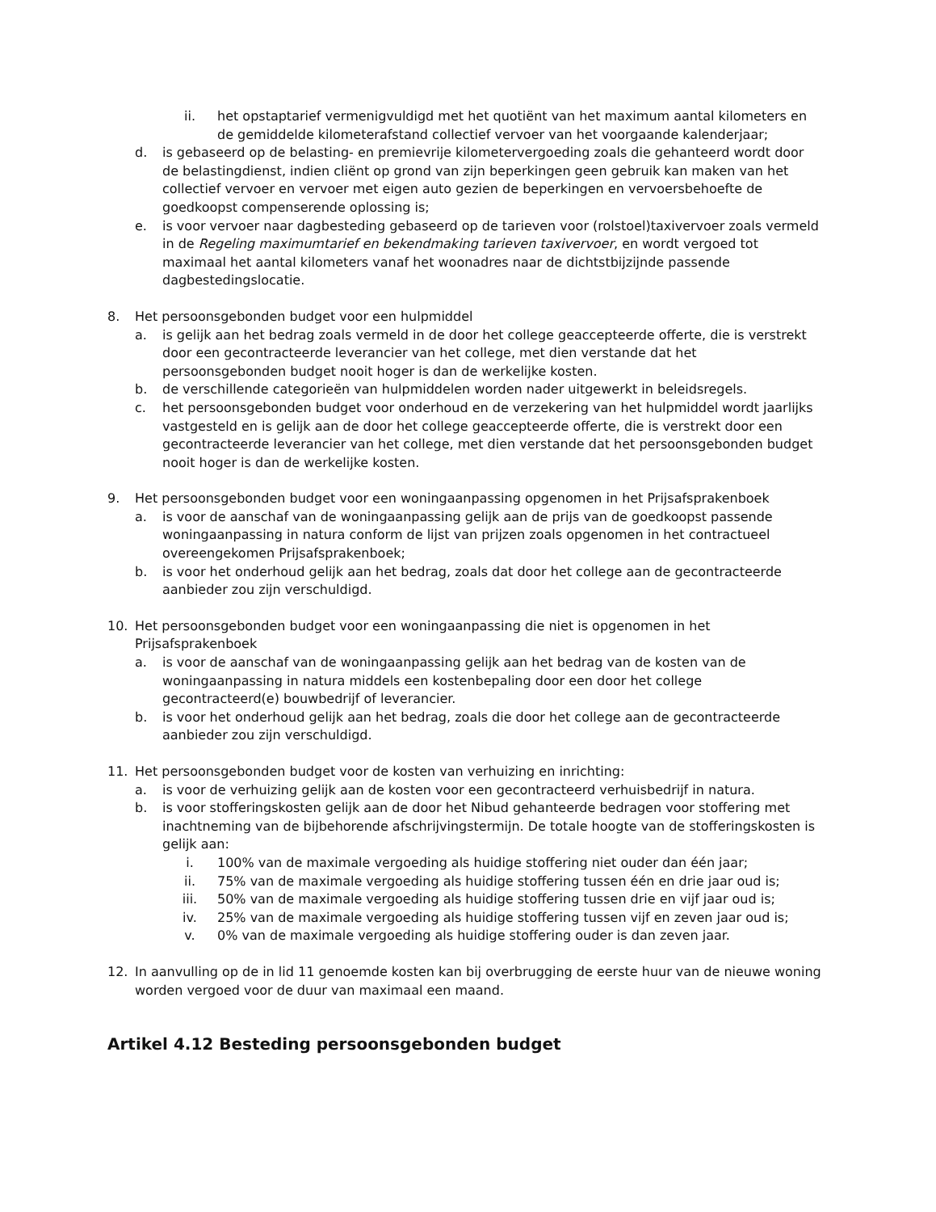ii. het opstaptarief vermenigvuldigd met het quotiënt van het maximum aantal kilometers en de gemiddelde kilometerafstand collectief vervoer van het voorgaande kalenderjaar;
d. is gebaseerd op de belasting- en premievrije kilometervergoeding zoals die gehanteerd wordt door de belastingdienst, indien cliënt op grond van zijn beperkingen geen gebruik kan maken van het collectief vervoer en vervoer met eigen auto gezien de beperkingen en vervoersbehoefte de goedkoopst compenserende oplossing is;
e. is voor vervoer naar dagbesteding gebaseerd op de tarieven voor (rolstoel)taxivervoer zoals vermeld in de Regeling maximumtarief en bekendmaking tarieven taxivervoer, en wordt vergoed tot maximaal het aantal kilometers vanaf het woonadres naar de dichtstbijzijnde passende dagbestedingslocatie.
8. Het persoonsgebonden budget voor een hulpmiddel
a. is gelijk aan het bedrag zoals vermeld in de door het college geaccepteerde offerte, die is verstrekt door een gecontracteerde leverancier van het college, met dien verstande dat het persoonsgebonden budget nooit hoger is dan de werkelijke kosten.
b. de verschillende categorieën van hulpmiddelen worden nader uitgewerkt in beleidsregels.
c. het persoonsgebonden budget voor onderhoud en de verzekering van het hulpmiddel wordt jaarlijks vastgesteld en is gelijk aan de door het college geaccepteerde offerte, die is verstrekt door een gecontracteerde leverancier van het college, met dien verstande dat het persoonsgebonden budget nooit hoger is dan de werkelijke kosten.
9. Het persoonsgebonden budget voor een woningaanpassing opgenomen in het Prijsafsprakenboek
a. is voor de aanschaf van de woningaanpassing gelijk aan de prijs van de goedkoopst passende woningaanpassing in natura conform de lijst van prijzen zoals opgenomen in het contractueel overeengekomen Prijsafsprakenboek;
b. is voor het onderhoud gelijk aan het bedrag, zoals dat door het college aan de gecontracteerde aanbieder zou zijn verschuldigd.
10. Het persoonsgebonden budget voor een woningaanpassing die niet is opgenomen in het Prijsafsprakenboek
a. is voor de aanschaf van de woningaanpassing gelijk aan het bedrag van de kosten van de woningaanpassing in natura middels een kostenbepaling door een door het college gecontracteerd(e) bouwbedrijf of leverancier.
b. is voor het onderhoud gelijk aan het bedrag, zoals die door het college aan de gecontracteerde aanbieder zou zijn verschuldigd.
11. Het persoonsgebonden budget voor de kosten van verhuizing en inrichting:
a. is voor de verhuizing gelijk aan de kosten voor een gecontracteerd verhuisbedrijf in natura.
b. is voor stofferingskosten gelijk aan de door het Nibud gehanteerde bedragen voor stoffering met inachtneming van de bijbehorende afschrijvingstermijn. De totale hoogte van de stofferingskosten is gelijk aan:
i. 100% van de maximale vergoeding als huidige stoffering niet ouder dan één jaar;
ii. 75% van de maximale vergoeding als huidige stoffering tussen één en drie jaar oud is;
iii. 50% van de maximale vergoeding als huidige stoffering tussen drie en vijf jaar oud is;
iv. 25% van de maximale vergoeding als huidige stoffering tussen vijf en zeven jaar oud is;
v. 0% van de maximale vergoeding als huidige stoffering ouder is dan zeven jaar.
12. In aanvulling op de in lid 11 genoemde kosten kan bij overbrugging de eerste huur van de nieuwe woning worden vergoed voor de duur van maximaal een maand.
Artikel 4.12 Besteding persoonsgebonden budget